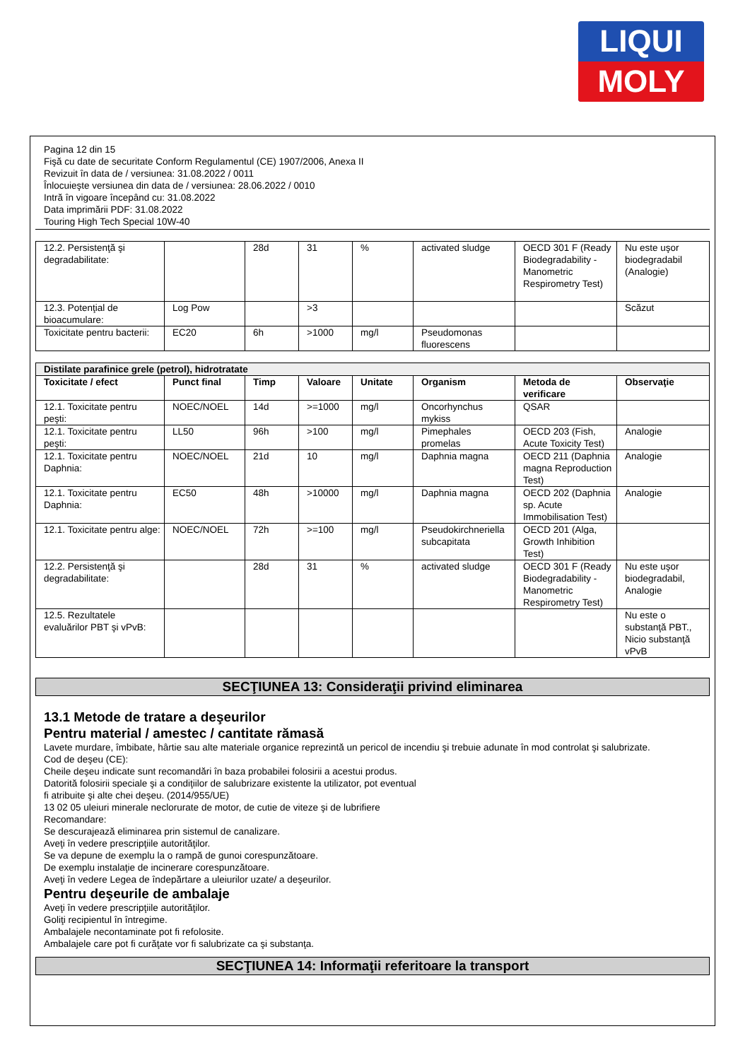LIQUI
MOLY
Pagina 12 din 15
Fişă cu date de securitate Conform Regulamentul (CE) 1907/2006, Anexa II
Revizuit în data de / versiunea: 31.08.2022 / 0011
Înlocuieşte versiunea din data de / versiunea: 28.06.2022 / 0010
Intră în vigoare începând cu: 31.08.2022
Data imprimării PDF: 31.08.2022
Touring High Tech Special 10W-40
| 12.2. Persistenţă şi degradabilitate: | | 28d | 31 | % | activated sludge | OECD 301 F (Ready Biodegradability - Manometric Respirometry Test) | Nu este uşor biodegradabil (Analogie) |
| 12.3. Potenţial de bioacumulare: | Log Pow | | >3 | | | | Scăzut |
| Toxicitate pentru bacterii: | EC20 | 6h | >1000 | mg/l | Pseudomonas fluorescens | | |
| Distilate parafinice grele (petrol), hidrotratate | | | | | | | |
| Toxicitate / efect | Punct final | Timp | Valoare | Unitate | Organism | Metoda de verificare | Observaţie |
| 12.1. Toxicitate pentru peşti: | NOEC/NOEL | 14d | >=1000 | mg/l | Oncorhynchus mykiss | QSAR | |
| 12.1. Toxicitate pentru peşti: | LL50 | 96h | >100 | mg/l | Pimephales promelas | OECD 203 (Fish, Acute Toxicity Test) | Analogie |
| 12.1. Toxicitate pentru Daphnia: | NOEC/NOEL | 21d | 10 | mg/l | Daphnia magna | OECD 211 (Daphnia magna Reproduction Test) | Analogie |
| 12.1. Toxicitate pentru Daphnia: | EC50 | 48h | >10000 | mg/l | Daphnia magna | OECD 202 (Daphnia sp. Acute Immobilisation Test) | Analogie |
| 12.1. Toxicitate pentru alge: | NOEC/NOEL | 72h | >=100 | mg/l | Pseudokirchneriella subcapitata | OECD 201 (Alga, Growth Inhibition Test) | |
| 12.2. Persistenţă şi degradabilitate: | | 28d | 31 | % | activated sludge | OECD 301 F (Ready Biodegradability - Manometric Respirometry Test) | Nu este uşor biodegradabil, Analogie |
| 12.5. Rezultatele evaluărilor PBT şi vPvB: | | | | | | | Nu este o substanţă PBT., Nicio substanţă vPvB |
SECŢIUNEA 13: Consideraţii privind eliminarea
13.1 Metode de tratare a deşeurilor
Pentru material / amestec / cantitate rămasă
Lavete murdare, îmbibate, hârtie sau alte materiale organice reprezintă un pericol de incendiu şi trebuie adunate în mod controlat şi salubrizate.
Cod de deşeu (CE):
Cheile deşeu indicate sunt recomandări în baza probabilei folosirii a acestui produs.
Datorită folosirii speciale şi a condiţiilor de salubrizare existente la utilizator, pot eventual
fi atribuite şi alte chei deşeu. (2014/955/UE)
13 02 05 uleiuri minerale neclorurate de motor, de cutie de viteze şi de lubrifiere
Recomandare:
Se descurajează eliminarea prin sistemul de canalizare.
Aveţi în vedere prescripţiile autorităţilor.
Se va depune de exemplu la o rampă de gunoi corespunzătoare.
De exemplu instalaţie de incinerare corespunzătoare.
Aveţi în vedere Legea de îndepărtare a uleiurilor uzate/ a deşeurilor.
Pentru deşeurile de ambalaje
Aveţi în vedere prescripţiile autorităţilor.
Goliţi recipientul în întregime.
Ambalajele necontaminate pot fi refolosite.
Ambalajele care pot fi curăţate vor fi salubrizate ca şi substanţa.
SECŢIUNEA 14: Informaţii referitoare la transport